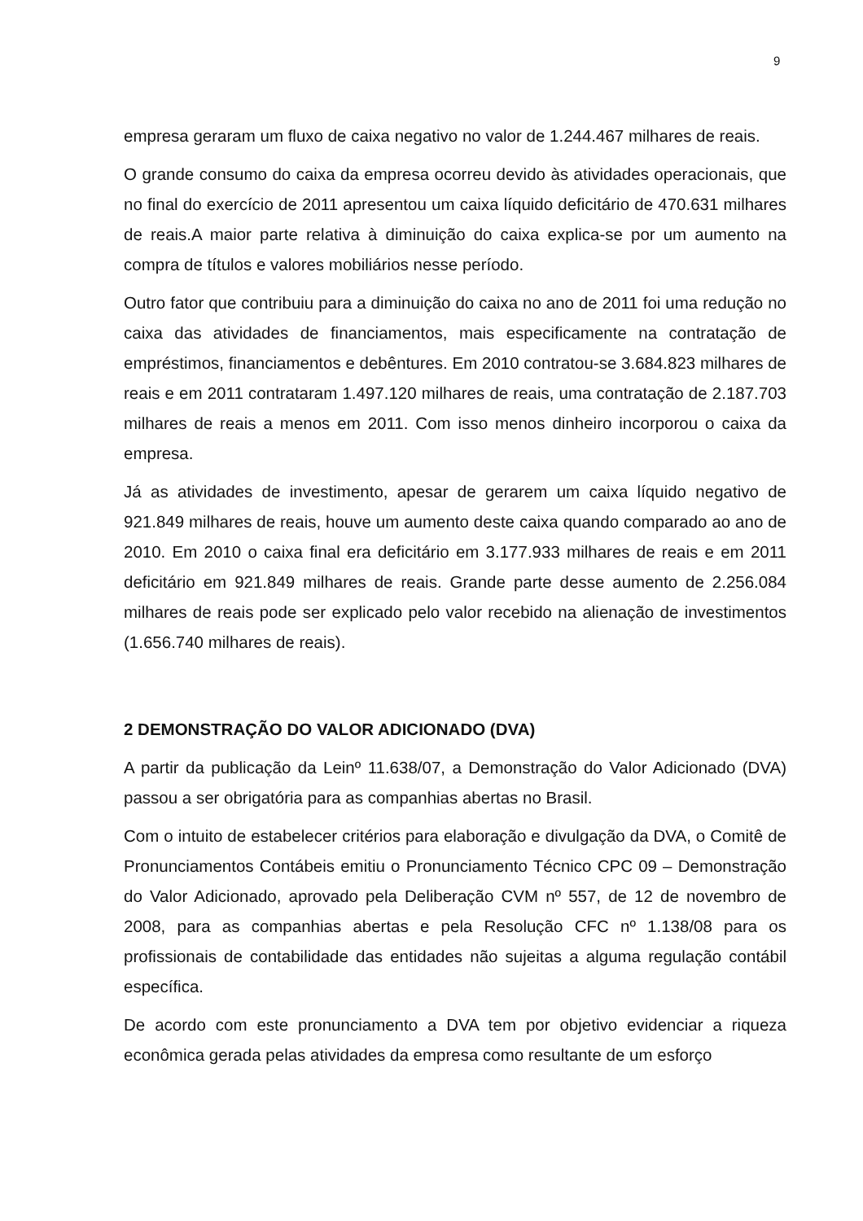9
empresa geraram um fluxo de caixa negativo no valor de 1.244.467 milhares de reais.
O grande consumo do caixa da empresa ocorreu devido às atividades operacionais, que no final do exercício de 2011 apresentou um caixa líquido deficitário de 470.631 milhares de reais.A maior parte relativa à diminuição do caixa explica-se por um aumento na compra de títulos e valores mobiliários nesse período.
Outro fator que contribuiu para a diminuição do caixa no ano de 2011 foi uma redução no caixa das atividades de financiamentos, mais especificamente na contratação de empréstimos, financiamentos e debêntures. Em 2010 contratou-se 3.684.823 milhares de reais e em 2011 contrataram 1.497.120 milhares de reais, uma contratação de 2.187.703 milhares de reais a menos em 2011. Com isso menos dinheiro incorporou o caixa da empresa.
Já as atividades de investimento, apesar de gerarem um caixa líquido negativo de 921.849 milhares de reais, houve um aumento deste caixa quando comparado ao ano de 2010. Em 2010 o caixa final era deficitário em 3.177.933 milhares de reais e em 2011 deficitário em 921.849 milhares de reais. Grande parte desse aumento de 2.256.084 milhares de reais pode ser explicado pelo valor recebido na alienação de investimentos (1.656.740 milhares de reais).
2 DEMONSTRAÇÃO DO VALOR ADICIONADO (DVA)
A partir da publicação da Leinº 11.638/07, a Demonstração do Valor Adicionado (DVA) passou a ser obrigatória para as companhias abertas no Brasil.
Com o intuito de estabelecer critérios para elaboração e divulgação da DVA, o Comitê de Pronunciamentos Contábeis emitiu o Pronunciamento Técnico CPC 09 – Demonstração do Valor Adicionado, aprovado pela Deliberação CVM nº 557, de 12 de novembro de 2008, para as companhias abertas e pela Resolução CFC nº 1.138/08 para os profissionais de contabilidade das entidades não sujeitas a alguma regulação contábil específica.
De acordo com este pronunciamento a DVA tem por objetivo evidenciar a riqueza econômica gerada pelas atividades da empresa como resultante de um esforço